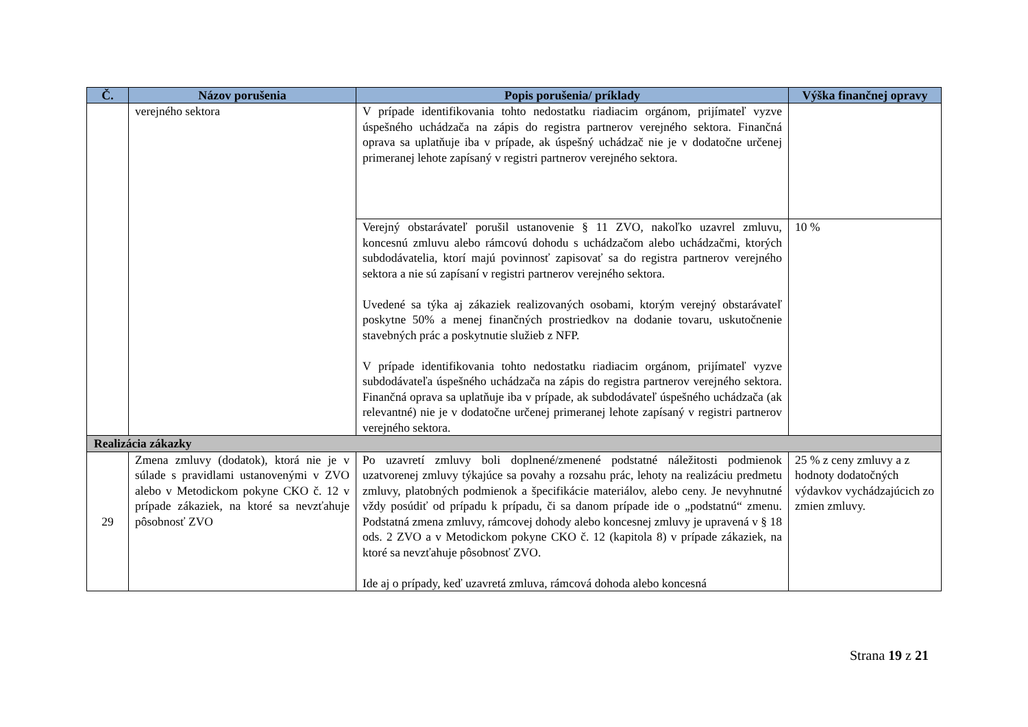| Č. | Názov porušenia | Popis porušenia/ príklady | Výška finančnej opravy |
| --- | --- | --- | --- |
| | verejného sektora | V prípade identifikovania tohto nedostatku riadiacim orgánom, prijímateľ vyzve úspešného uchádzača na zápis do registra partnerov verejného sektora. Finančná oprava sa uplatňuje iba v prípade, ak úspešný uchádzač nie je v dodatočne určenej primeranej lehote zapísaný v registri partnerov verejného sektora. | |
| | | Verejný obstarávateľ porušil ustanovenie § 11 ZVO, nakoľko uzavrel zmluvu, koncesnú zmluvu alebo rámcovú dohodu s uchádzačom alebo uchádzačmi, ktorých subdodávatelia, ktorí majú povinnosť zapisovať sa do registra partnerov verejného sektora a nie sú zapísaní v registri partnerov verejného sektora. Uvedené sa týka aj zákaziek realizovaných osobami, ktorým verejný obstarávateľ poskytne 50% a menej finančných prostriedkov na dodanie tovaru, uskutočnenie stavebných prác a poskytnutie služieb z NFP. V prípade identifikovania tohto nedostatku riadiacim orgánom, prijímateľ vyzve subdodávateľa úspešného uchádzača na zápis do registra partnerov verejného sektora. Finančná oprava sa uplatňuje iba v prípade, ak subdodávateľ úspešného uchádzača (ak relevantné) nie je v dodatočne určenej primeranej lehote zapísaný v registri partnerov verejného sektora. | 10 % |
| Realizácia zákazky | | | |
| 29 | Zmena zmluvy (dodatok), ktorá nie je v súlade s pravidlami ustanovenými v ZVO alebo v Metodickom pokyne CKO č. 12 v prípade zákaziek, na ktoré sa nevzťahuje pôsobnosť ZVO | Po uzavretí zmluvy boli doplnené/zmenené podstatné náležitosti podmienok uzatvorenej zmluvy týkajúce sa povahy a rozsahu prác, lehoty na realizáciu predmetu zmluvy, platobných podmienok a špecifikácie materiálov, alebo ceny. Je nevyhnutné vždy posúdiť od prípadu k prípadu, či sa danom prípade ide o „podstatnú“ zmenu. Podstatná zmena zmluvy, rámcovej dohody alebo koncesnej zmluvy je upravená v § 18 ods. 2 ZVO a v Metodickom pokyne CKO č. 12 (kapitola 8) v prípade zákaziek, na ktoré sa nevzťahuje pôsobnosť ZVO. Ide aj o prípady, keď uzavretá zmluva, rámcová dohoda alebo koncesná | 25 % z ceny zmluvy a z hodnoty dodatočných výdavkov vychádzajúcich zo zmien zmluvy. |
Strana 19 z 21